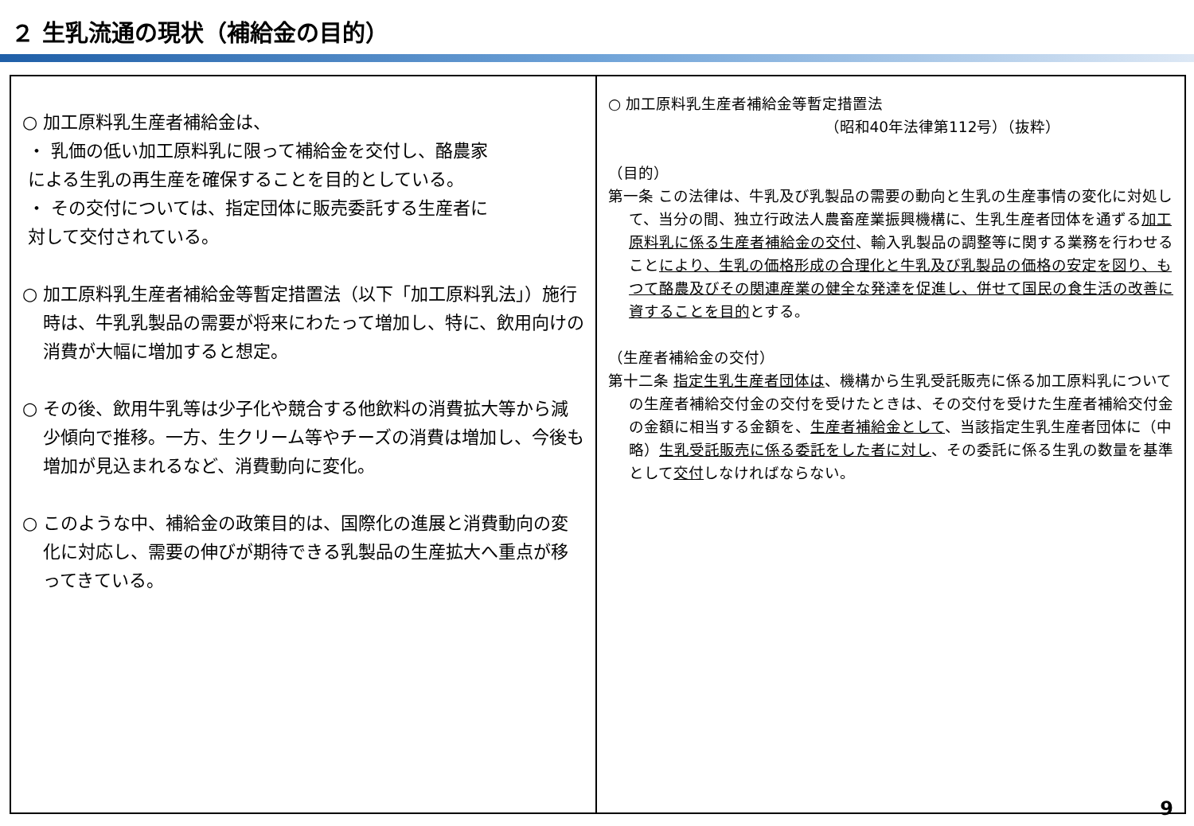２ 生乳流通の現状（補給金の目的）
○ 加工原料乳生産者補給金は、
・ 乳価の低い加工原料乳に限って補給金を交付し、酪農家
による生乳の再生産を確保することを目的としている。
・ その交付については、指定団体に販売委託する生産者に
対して交付されている。
○ 加工原料乳生産者補給金等暫定措置法（以下「加工原料乳法」）施行時は、牛乳乳製品の需要が将来にわたって増加し、特に、飲用向けの消費が大幅に増加すると想定。
○ その後、飲用牛乳等は少子化や競合する他飲料の消費拡大等から減少傾向で推移。一方、生クリーム等やチーズの消費は増加し、今後も増加が見込まれるなど、消費動向に変化。
○ このような中、補給金の政策目的は、国際化の進展と消費動向の変化に対応し、需要の伸びが期待できる乳製品の生産拡大へ重点が移ってきている。
○ 加工原料乳生産者補給金等暫定措置法
（昭和40年法律第112号）（抜粋）
（目的）
第一条 この法律は、牛乳及び乳製品の需要の動向と生乳の生産事情の変化に対処して、当分の間、独立行政法人農畜産業振興機構に、生乳生産者団体を通ずる加工原料乳に係る生産者補給金の交付、輸入乳製品の調整等に関する業務を行わせることにより、生乳の価格形成の合理化と牛乳及び乳製品の価格の安定を図り、もつて酪農及びその関連産業の健全な発達を促進し、併せて国民の食生活の改善に資することを目的とする。
（生産者補給金の交付）
第十二条 指定生乳生産者団体は、機構から生乳受託販売に係る加工原料乳についての生産者補給交付金の交付を受けたときは、その交付を受けた生産者補給交付金の金額に相当する金額を、生産者補給金として、当該指定生乳生産者団体に（中略）生乳受託販売に係る委託をした者に対し、その委託に係る生乳の数量を基準として交付しなければならない。
9